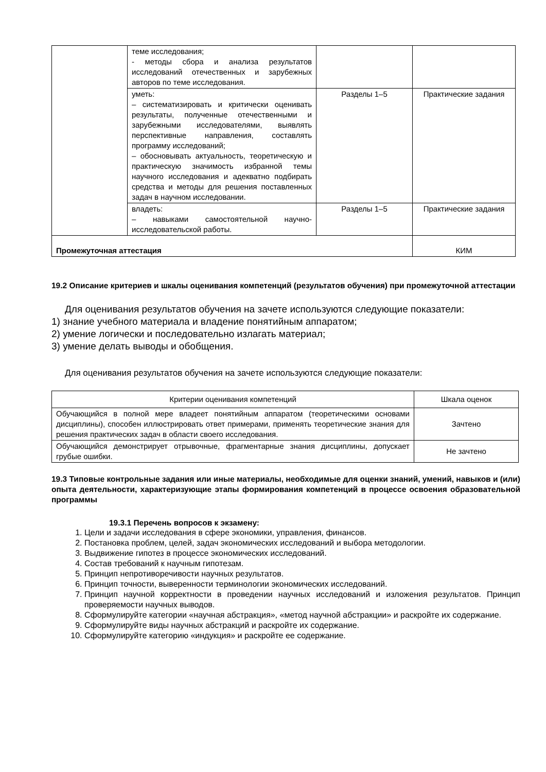| | теме исследования; - методы сбора и анализа результатов исследований отечественных и зарубежных авторов по теме исследования. | | |
| | уметь: – систематизировать и критически оценивать результаты, полученные отечественными и зарубежными исследователями, выявлять перспективные направления, составлять программу исследований; – обосновывать актуальность, теоретическую и практическую значимость избранной темы научного исследования и адекватно подбирать средства и методы для решения поставленных задач в научном исследовании. | Разделы 1–5 | Практические задания |
| | владеть: – навыками самостоятельной научно-исследовательской работы. | Разделы 1–5 | Практические задания |
| Промежуточная аттестация | | | КИМ |
19.2 Описание критериев и шкалы оценивания компетенций (результатов обучения) при промежуточной аттестации
Для оценивания результатов обучения на зачете используются следующие показатели:
1) знание учебного материала и владение понятийным аппаратом;
2) умение логически и последовательно излагать материал;
3) умение делать выводы и обобщения.
Для оценивания результатов обучения на зачете используются следующие показатели:
| Критерии оценивания компетенций | Шкала оценок |
| --- | --- |
| Обучающийся в полной мере владеет понятийным аппаратом (теоретическими основами дисциплины), способен иллюстрировать ответ примерами, применять теоретические знания для решения практических задач в области своего исследования. | Зачтено |
| Обучающийся демонстрирует отрывочные, фрагментарные знания дисциплины, допускает грубые ошибки. | Не зачтено |
19.3 Типовые контрольные задания или иные материалы, необходимые для оценки знаний, умений, навыков и (или) опыта деятельности, характеризующие этапы формирования компетенций в процессе освоения образовательной программы
19.3.1 Перечень вопросов к экзамену:
1. Цели и задачи исследования в сфере экономики, управления, финансов.
2. Постановка проблем, целей, задач экономических исследований и выбора методологии.
3. Выдвижение гипотез в процессе экономических исследований.
4. Состав требований к научным гипотезам.
5. Принцип непротиворечивости научных результатов.
6. Принцип точности, выверенности терминологии экономических исследований.
7. Принцип научной корректности в проведении научных исследований и изложения результатов. Принцип проверяемости научных выводов.
8. Сформулируйте категории «научная абстракция», «метод научной абстракции» и раскройте их содержание.
9. Сформулируйте виды научных абстракций и раскройте их содержание.
10. Сформулируйте категорию «индукция» и раскройте ее содержание.